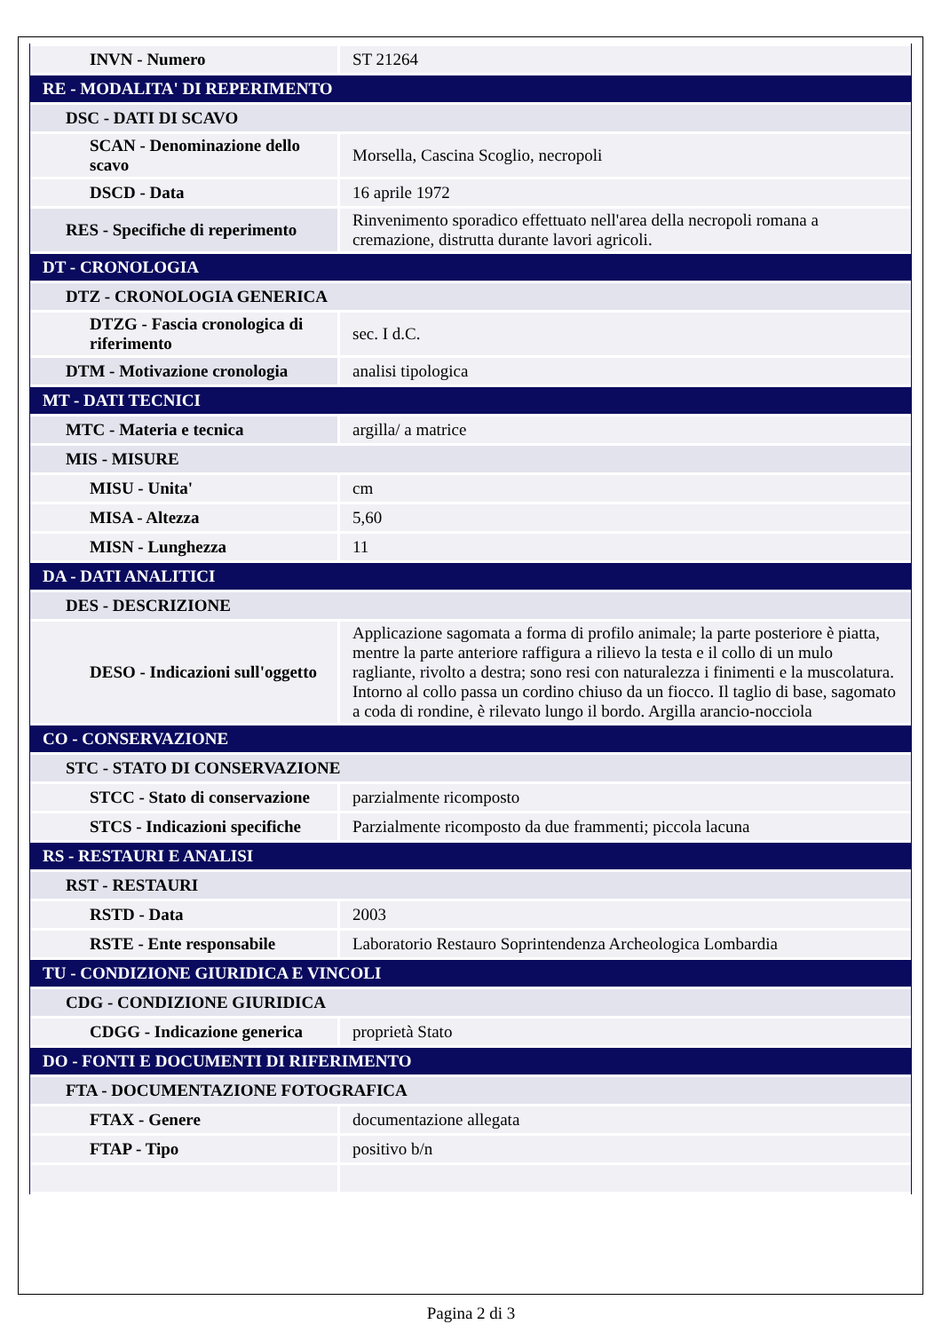| INVN - Numero | ST 21264 |
| RE - MODALITA' DI REPERIMENTO | |
| DSC - DATI DI SCAVO | |
| SCAN - Denominazione dello scavo | Morsella, Cascina Scoglio, necropoli |
| DSCD - Data | 16 aprile 1972 |
| RES - Specifiche di reperimento | Rinvenimento sporadico effettuato nell'area della necropoli romana a cremazione, distrutta durante lavori agricoli. |
| DT - CRONOLOGIA | |
| DTZ - CRONOLOGIA GENERICA | |
| DTZG - Fascia cronologica di riferimento | sec. I d.C. |
| DTM - Motivazione cronologia | analisi tipologica |
| MT - DATI TECNICI | |
| MTC - Materia e tecnica | argilla/ a matrice |
| MIS - MISURE | |
| MISU - Unita' | cm |
| MISA - Altezza | 5,60 |
| MISN - Lunghezza | 11 |
| DA - DATI ANALITICI | |
| DES - DESCRIZIONE | |
| DESO - Indicazioni sull'oggetto | Applicazione sagomata a forma di profilo animale; la parte posteriore è piatta, mentre la parte anteriore raffigura a rilievo la testa e il collo di un mulo ragliante, rivolto a destra; sono resi con naturalezza i finimenti e la muscolatura. Intorno al collo passa un cordino chiuso da un fiocco. Il taglio di base, sagomato a coda di rondine, è rilevato lungo il bordo. Argilla arancio-nocciola |
| CO - CONSERVAZIONE | |
| STC - STATO DI CONSERVAZIONE | |
| STCC - Stato di conservazione | parzialmente ricomposto |
| STCS - Indicazioni specifiche | Parzialmente ricomposto da due frammenti; piccola lacuna |
| RS - RESTAURI E ANALISI | |
| RST - RESTAURI | |
| RSTD - Data | 2003 |
| RSTE - Ente responsabile | Laboratorio Restauro Soprintendenza Archeologica Lombardia |
| TU - CONDIZIONE GIURIDICA E VINCOLI | |
| CDG - CONDIZIONE GIURIDICA | |
| CDGG - Indicazione generica | proprietà Stato |
| DO - FONTI E DOCUMENTI DI RIFERIMENTO | |
| FTA - DOCUMENTAZIONE FOTOGRAFICA | |
| FTAX - Genere | documentazione allegata |
| FTAP - Tipo | positivo b/n |
Pagina 2 di 3